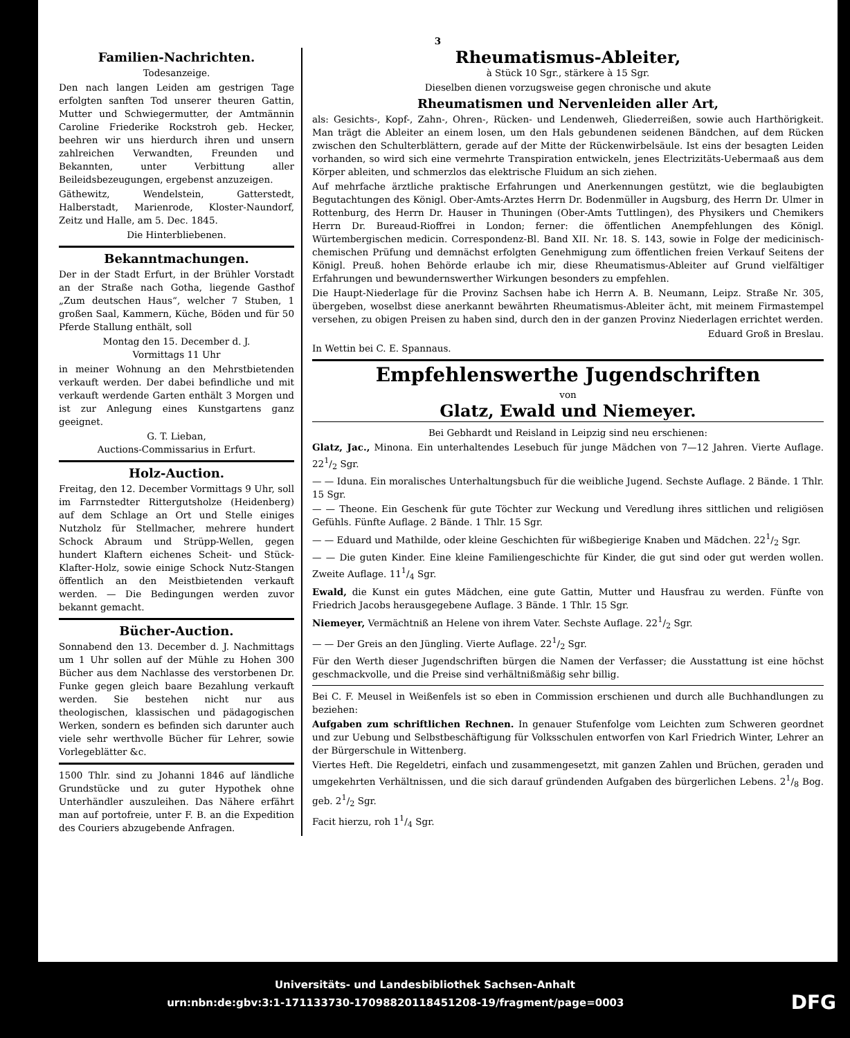3
Familien-Nachrichten.
Todesanzeige.
Den nach langen Leiden am gestrigen Tage erfolgten sanften Tod unserer theuren Gattin, Mutter und Schwiegermutter, der Amtmännin Caroline Friederike Rockstroh geb. Hecker, beehren wir uns hierdurch ihren und unsern zahlreichen Verwandten, Freunden und Bekannten, unter Verbittung aller Beileidsbezeugungen, ergebenst anzuzeigen.
Gäthewitz, Wendelstein, Gatterstedt, Halberstadt, Marienrode, Kloster-Naundorf, Zeitz und Halle, am 5. Dec. 1845.
Die Hinterbliebenen.
Bekanntmachungen.
Der in der Stadt Erfurt, in der Brühler Vorstadt an der Straße nach Gotha, liegende Gasthof „Zum deutschen Haus“, welcher 7 Stuben, 1 großen Saal, Kammern, Küche, Böden und für 50 Pferde Stallung enthält, soll
Montag den 15. December d. J.
Vormittags 11 Uhr
in meiner Wohnung an den Mehrstbietenden verkauft werden. Der dabei befindliche und mit verkauft werdende Garten enthält 3 Morgen und ist zur Anlegung eines Kunstgartens ganz geeignet.
G. T. Lieban,
Auctions-Commissarius in Erfurt.
Holz-Auction.
Freitag, den 12. December Vormittags 9 Uhr, soll im Farrnstedter Rittergutsholze (Heidenberg) auf dem Schlage an Ort und Stelle einiges Nutzholz für Stellmacher, mehrere hundert Schock Abraum und Strüpp-Wellen, gegen hundert Klaftern eichenes Scheit- und Stück-Klafter-Holz, sowie einige Schock Nutz-Stangen öffentlich an den Meistbietenden verkauft werden. — Die Bedingungen werden zuvor bekannt gemacht.
Bücher-Auction.
Sonnabend den 13. December d. J. Nachmittags um 1 Uhr sollen auf der Mühle zu Hohen 300 Bücher aus dem Nachlasse des verstorbenen Dr. Funke gegen gleich baare Bezahlung verkauft werden. Sie bestehen nicht nur aus theologischen, klassischen und pädagogischen Werken, sondern es befinden sich darunter auch viele sehr werthvolle Bücher für Lehrer, sowie Vorlegeblätter &c.
1500 Thlr. sind zu Johanni 1846 auf ländliche Grundstücke und zu guter Hypothek ohne Unterhändler auszuleihen. Das Nähere erfährt man auf portofreie, unter F. B. an die Expedition des Couriers abzugebende Anfragen.
Rheumatismus-Ableiter,
à Stück 10 Sgr., stärkere à 15 Sgr.
Dieselben dienen vorzugsweise gegen chronische und akute
Rheumatismen und Nervenleiden aller Art,
als: Gesichts-, Kopf-, Zahn-, Ohren-, Rücken- und Lendenweh, Gliederreißen, sowie auch Harthörigkeit. Man trägt die Ableiter an einem losen, um den Hals gebundenen seidenen Bändchen, auf dem Rücken zwischen den Schulterblättern, gerade auf der Mitte der Rückenwirbelsäule. Ist eins der besagten Leiden vorhanden, so wird sich eine vermehrte Transpiration entwickeln, jenes Electrizitäts-Uebermaaß aus dem Körper ableiten, und schmerzlos das elektrische Fluidum an sich ziehen.
Auf mehrfache ärztliche praktische Erfahrungen und Anerkennungen gestützt, wie die beglaubigten Begutachtungen des Königl. Ober-Amts-Arztes Herrn Dr. Bodenmüller in Augsburg, des Herrn Dr. Ulmer in Rottenburg, des Herrn Dr. Hauser in Thuningen (Ober-Amts Tuttlingen), des Physikers und Chemikers Herrn Dr. Bureaud-Rioffrei in London; ferner: die öffentlichen Anempfehlungen des Königl. Würtembergischen medicin. Correspondenz-Bl. Band XII. Nr. 18. S. 143, sowie in Folge der medicinisch-chemischen Prüfung und demnächst erfolgten Genehmigung zum öffentlichen freien Verkauf Seitens der Königl. Preuß. hohen Behörde erlaube ich mir, diese Rheumatismus-Ableiter auf Grund vielfältiger Erfahrungen und bewundernswerther Wirkungen besonders zu empfehlen.
Die Haupt-Niederlage für die Provinz Sachsen habe ich Herrn A. B. Neumann, Leipz. Straße Nr. 305, übergeben, woselbst diese anerkannt bewährten Rheumatismus-Ableiter ächt, mit meinem Firmastempel versehen, zu obigen Preisen zu haben sind, durch den in der ganzen Provinz Niederlagen errichtet werden.
Eduard Groß in Breslau.
In Wettin bei C. E. Spannaus.
Empfehlenswerthe Jugendschriften
von
Glatz, Ewald und Niemeyer.
Bei Gebhardt und Reisland in Leipzig sind neu erschienen:
Glatz, Jac., Minona. Ein unterhaltendes Lesebuch für junge Mädchen von 7—12 Jahren. Vierte Auflage. 221/2 Sgr.
— — Iduna. Ein moralisches Unterhaltungsbuch für die weibliche Jugend. Sechste Auflage. 2 Bände. 1 Thlr. 15 Sgr.
— — Theone. Ein Geschenk für gute Töchter zur Weckung und Veredlung ihres sittlichen und religiösen Gefühls. Fünfte Auflage. 2 Bände. 1 Thlr. 15 Sgr.
— — Eduard und Mathilde, oder kleine Geschichten für wißbegierige Knaben und Mädchen. 221/2 Sgr.
— — Die guten Kinder. Eine kleine Familiengeschichte für Kinder, die gut sind oder gut werden wollen. Zweite Auflage. 111/4 Sgr.
Ewald, die Kunst ein gutes Mädchen, eine gute Gattin, Mutter und Hausfrau zu werden. Fünfte von Friedrich Jacobs herausgegebene Auflage. 3 Bände. 1 Thlr. 15 Sgr.
Niemeyer, Vermächtniß an Helene von ihrem Vater. Sechste Auflage. 221/2 Sgr.
— — Der Greis an den Jüngling. Vierte Auflage. 221/2 Sgr.
Für den Werth dieser Jugendschriften bürgen die Namen der Verfasser; die Ausstattung ist eine höchst geschmackvolle, und die Preise sind verhältnißmäßig sehr billig.
Bei C. F. Meusel in Weißenfels ist so eben in Commission erschienen und durch alle Buchhandlungen zu beziehen:
Aufgaben zum schriftlichen Rechnen. In genauer Stufenfolge vom Leichten zum Schweren geordnet und zur Uebung und Selbstbeschäftigung für Volksschulen entworfen von Karl Friedrich Winter, Lehrer an der Bürgerschule in Wittenberg.
Viertes Heft. Die Regeldetri, einfach und zusammengesetzt, mit ganzen Zahlen und Brüchen, geraden und umgekehrten Verhältnissen, und die sich darauf gründenden Aufgaben des bürgerlichen Lebens. 21/8 Bog. geb. 21/2 Sgr.
Facit hierzu, roh 11/4 Sgr.
Universitäts- und Landesbibliothek Sachsen-Anhalt
urn:nbn:de:gbv:3:1-171133730-17098820118451208-19/fragment/page=0003 DFG